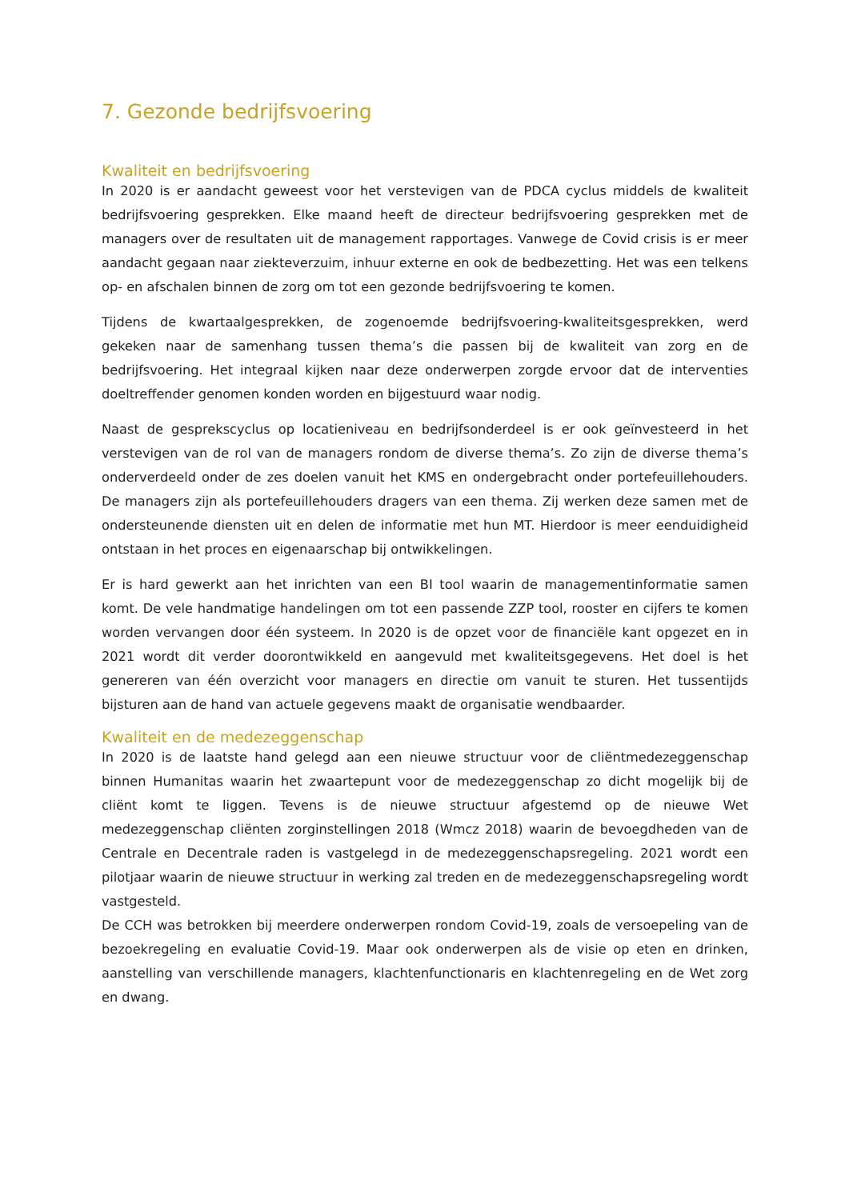7. Gezonde bedrijfsvoering
Kwaliteit en bedrijfsvoering
In 2020 is er aandacht geweest voor het verstevigen van de PDCA cyclus middels de kwaliteit bedrijfsvoering gesprekken. Elke maand heeft de directeur bedrijfsvoering gesprekken met de managers over de resultaten uit de management rapportages. Vanwege de Covid crisis is er meer aandacht gegaan naar ziekteverzuim, inhuur externe en ook de bedbezetting. Het was een telkens op- en afschalen binnen de zorg om tot een gezonde bedrijfsvoering te komen.
Tijdens de kwartaalgesprekken, de zogenoemde bedrijfsvoering-kwaliteitsgesprekken, werd gekeken naar de samenhang tussen thema’s die passen bij de kwaliteit van zorg en de bedrijfsvoering. Het integraal kijken naar deze onderwerpen zorgde ervoor dat de interventies doeltreffender genomen konden worden en bijgestuurd waar nodig.
Naast de gesprekscyclus op locatieniveau en bedrijfsonderdeel is er ook geïnvesteerd in het verstevigen van de rol van de managers rondom de diverse thema’s. Zo zijn de diverse thema’s onderverdeeld onder de zes doelen vanuit het KMS en ondergebracht onder portefeuillehouders. De managers zijn als portefeuillehouders dragers van een thema. Zij werken deze samen met de ondersteunende diensten uit en delen de informatie met hun MT. Hierdoor is meer eenduidigheid ontstaan in het proces en eigenaarschap bij ontwikkelingen.
Er is hard gewerkt aan het inrichten van een BI tool waarin de managementinformatie samen komt. De vele handmatige handelingen om tot een passende ZZP tool, rooster en cijfers te komen worden vervangen door één systeem. In 2020 is de opzet voor de financiële kant opgezet en in 2021 wordt dit verder doorontwikkeld en aangevuld met kwaliteitsgegevens. Het doel is het genereren van één overzicht voor managers en directie om vanuit te sturen. Het tussentijds bijsturen aan de hand van actuele gegevens maakt de organisatie wendbaarder.
Kwaliteit en de medezeggenschap
In 2020 is de laatste hand gelegd aan een nieuwe structuur voor de cliëntmedezeggenschap binnen Humanitas waarin het zwaartepunt voor de medezeggenschap zo dicht mogelijk bij de cliënt komt te liggen. Tevens is de nieuwe structuur afgestemd op de nieuwe Wet medezeggenschap cliënten zorginstellingen 2018 (Wmcz 2018) waarin de bevoegdheden van de Centrale en Decentrale raden is vastgelegd in de medezeggenschapsregeling. 2021 wordt een pilotjaar waarin de nieuwe structuur in werking zal treden en de medezeggenschapsregeling wordt vastgesteld.
De CCH was betrokken bij meerdere onderwerpen rondom Covid-19, zoals de versoepeling van de bezoekregeling en evaluatie Covid-19. Maar ook onderwerpen als de visie op eten en drinken, aanstelling van verschillende managers, klachtenfunctionaris en klachtenregeling en de Wet zorg en dwang.